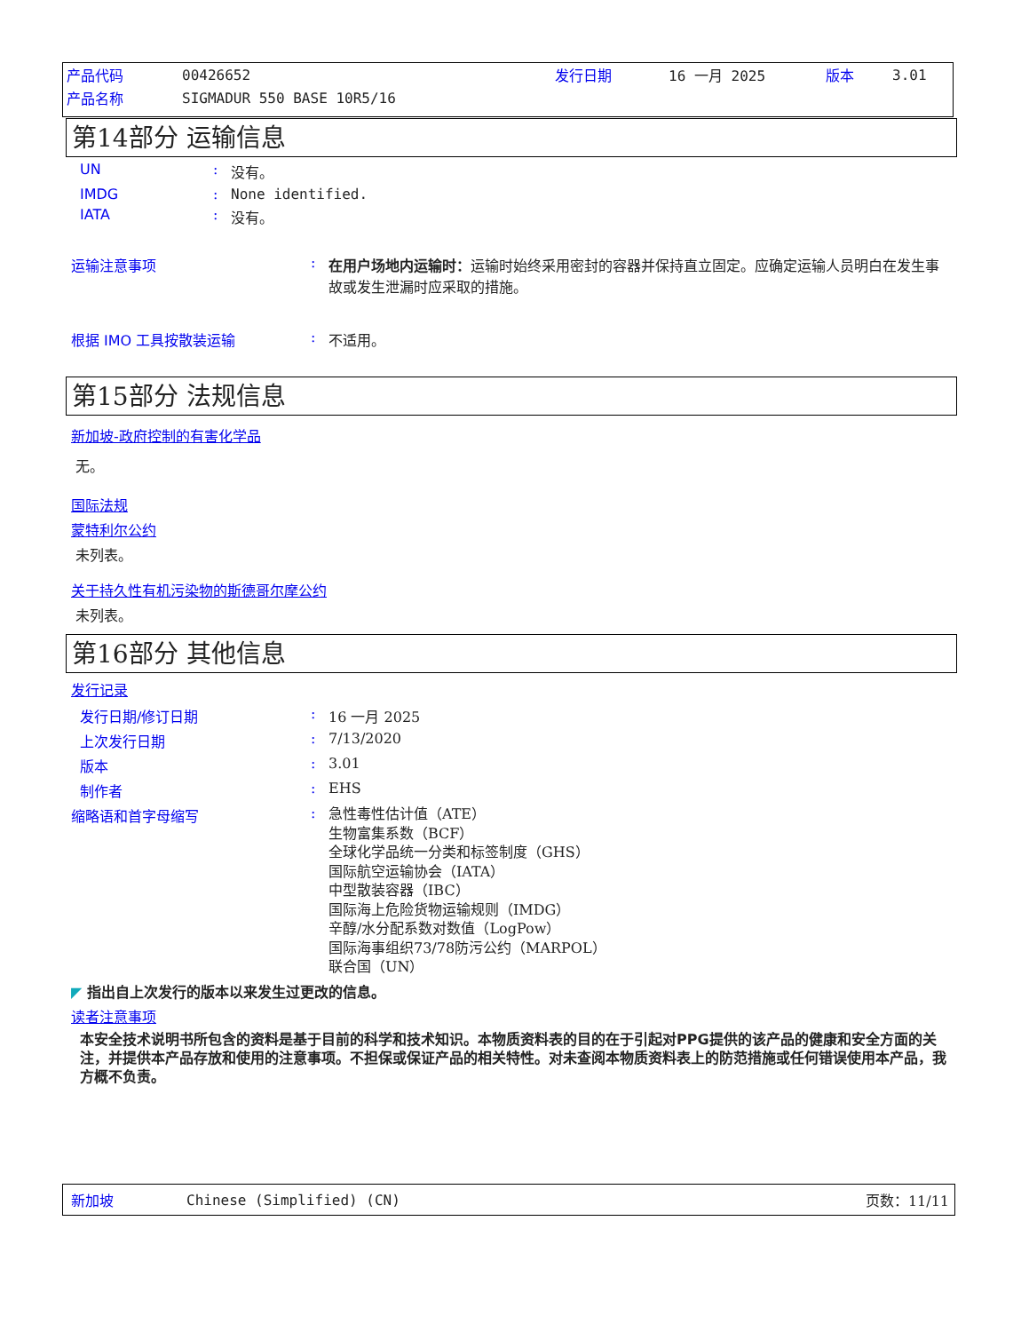产品代码 00426652 发行日期 16 一月 2025 版本 3.01
产品名称 SIGMADUR 550 BASE 10R5/16
第14部分 运输信息
UN: 没有。
IMDG: None identified.
IATA: 没有。
运输注意事项: 在用户场地内运输时：运输时始终采用密封的容器并保持直立固定。应确定运输人员明白在发生事故或发生泄漏时应采取的措施。
根据 IMO 工具按散装运输: 不适用。
第15部分 法规信息
新加坡-政府控制的有害化学品
无。
国际法规
蒙特利尔公约
未列表。
关于持久性有机污染物的斯德哥尔摩公约
未列表。
第16部分 其他信息
发行记录
发行日期/修订日期: 16 一月 2025
上次发行日期: 7/13/2020
版本: 3.01
制作者: EHS
缩略语和首字母缩写: 急性毒性估计值（ATE）
生物富集系数（BCF）
全球化学品统一分类和标签制度（GHS）
国际航空运输协会（IATA）
中型散装容器（IBC）
国际海上危险货物运输规则（IMDG）
辛醇/水分配系数对数值（LogPow）
国际海事组织73/78防污公约（MARPOL）
联合国（UN）
◤ 指出自上次发行的版本以来发生过更改的信息。
读者注意事项
本安全技术说明书所包含的资料是基于目前的科学和技术知识。本物质资料表的目的在于引起对PPG提供的该产品的健康和安全方面的关注，并提供本产品存放和使用的注意事项。不担保或保证产品的相关特性。对未查阅本物质资料表上的防范措施或任何错误使用本产品，我方概不负责。
新加坡 Chinese (Simplified) (CN) 页数：11/11